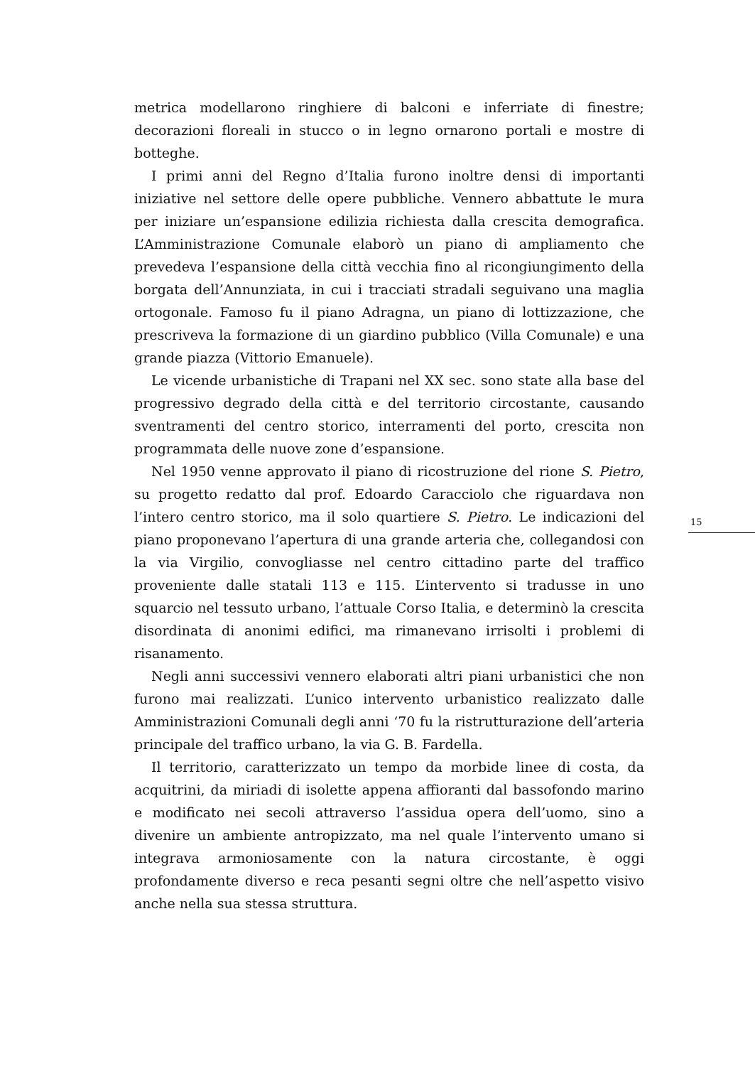metrica modellarono ringhiere di balconi e inferriate di finestre; decorazioni floreali in stucco o in legno ornarono portali e mostre di botteghe.
I primi anni del Regno d’Italia furono inoltre densi di importanti iniziative nel settore delle opere pubbliche. Vennero abbattute le mura per iniziare un’espansione edilizia richiesta dalla crescita demografica. L’Amministrazione Comunale elaborò un piano di ampliamento che prevedeva l’espansione della città vecchia fino al ricongiungimento della borgata dell’Annunziata, in cui i tracciati stradali seguivano una maglia ortogonale. Famoso fu il piano Adragna, un piano di lottizzazione, che prescriveva la formazione di un giardino pubblico (Villa Comunale) e una grande piazza (Vittorio Emanuele).
Le vicende urbanistiche di Trapani nel XX sec. sono state alla base del progressivo degrado della città e del territorio circostante, causando sventramenti del centro storico, interramenti del porto, crescita non programmata delle nuove zone d’espansione.
Nel 1950 venne approvato il piano di ricostruzione del rione S. Pietro, su progetto redatto dal prof. Edoardo Caracciolo che riguardava non l’intero centro storico, ma il solo quartiere S. Pietro. Le indicazioni del piano proponevano l’apertura di una grande arteria che, collegandosi con la via Virgilio, convogliasse nel centro cittadino parte del traffico proveniente dalle statali 113 e 115. L’intervento si tradusse in uno squarcio nel tessuto urbano, l’attuale Corso Italia, e determinò la crescita disordinata di anonimi edifici, ma rimanevano irrisolti i problemi di risanamento.
Negli anni successivi vennero elaborati altri piani urbanistici che non furono mai realizzati. L’unico intervento urbanistico realizzato dalle Amministrazioni Comunali degli anni ‘70 fu la ristrutturazione dell’arteria principale del traffico urbano, la via G. B. Fardella.
Il territorio, caratterizzato un tempo da morbide linee di costa, da acquitrini, da miriadi di isolette appena affioranti dal bassofondo marino e modificato nei secoli attraverso l’assidua opera dell’uomo, sino a divenire un ambiente antropizzato, ma nel quale l’intervento umano si integrava armoniosamente con la natura circostante, è oggi profondamente diverso e reca pesanti segni oltre che nell’aspetto visivo anche nella sua stessa struttura.
15